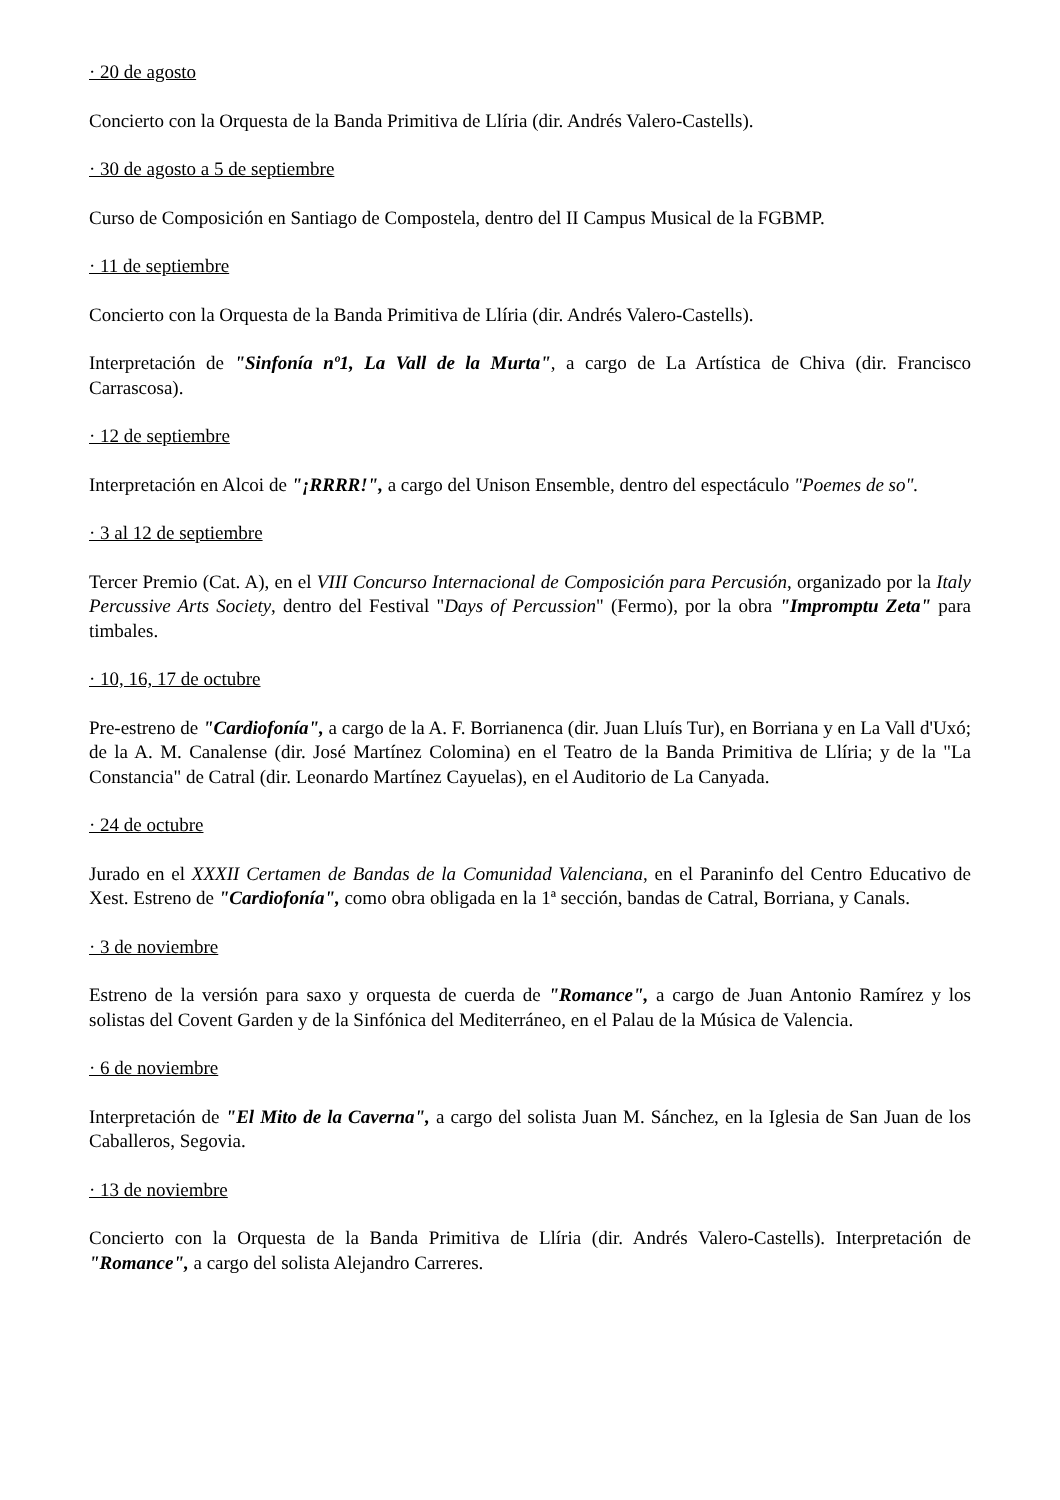· 20 de agosto
Concierto con la Orquesta de la Banda Primitiva de Llíria (dir. Andrés Valero-Castells).
· 30 de agosto a 5 de septiembre
Curso de Composición en Santiago de Compostela, dentro del II Campus Musical de la FGBMP.
· 11 de septiembre
Concierto con la Orquesta de la Banda Primitiva de Llíria (dir. Andrés Valero-Castells).
Interpretación de "Sinfonía nº1, La Vall de la Murta", a cargo de La Artística de Chiva (dir. Francisco Carrascosa).
· 12 de septiembre
Interpretación en Alcoi de "¡RRRR!", a cargo del Unison Ensemble, dentro del espectáculo "Poemes de so".
· 3 al 12 de septiembre
Tercer Premio (Cat. A), en el VIII Concurso Internacional de Composición para Percusión, organizado por la Italy Percussive Arts Society, dentro del Festival "Days of Percussion" (Fermo), por la obra "Impromptu Zeta" para timbales.
· 10, 16, 17 de octubre
Pre-estreno de "Cardiofonía", a cargo de la A. F. Borrianenca (dir. Juan Lluís Tur), en Borriana y en La Vall d'Uxó; de la A. M. Canalense (dir. José Martínez Colomina) en el Teatro de la Banda Primitiva de Llíria; y de la "La Constancia" de Catral (dir. Leonardo Martínez Cayuelas), en el Auditorio de La Canyada.
· 24 de octubre
Jurado en el XXXII Certamen de Bandas de la Comunidad Valenciana, en el Paraninfo del Centro Educativo de Xest. Estreno de "Cardiofonía", como obra obligada en la 1ª sección, bandas de Catral, Borriana, y Canals.
· 3 de noviembre
Estreno de la versión para saxo y orquesta de cuerda de "Romance", a cargo de Juan Antonio Ramírez y los solistas del Covent Garden y de la Sinfónica del Mediterráneo, en el Palau de la Música de Valencia.
· 6 de noviembre
Interpretación de "El Mito de la Caverna", a cargo del solista Juan M. Sánchez, en la Iglesia de San Juan de los Caballeros, Segovia.
· 13 de noviembre
Concierto con la Orquesta de la Banda Primitiva de Llíria (dir. Andrés Valero-Castells). Interpretación de "Romance", a cargo del solista Alejandro Carreres.